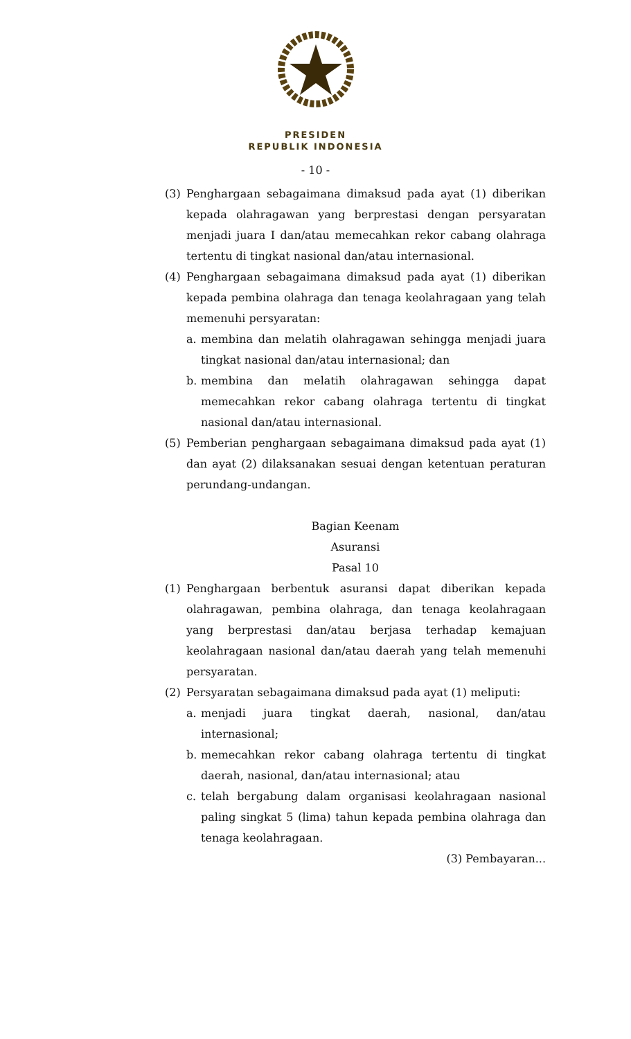PRESIDEN
REPUBLIK INDONESIA
- 10 -
(3) Penghargaan sebagaimana dimaksud pada ayat (1) diberikan kepada olahragawan yang berprestasi dengan persyaratan menjadi juara I dan/atau memecahkan rekor cabang olahraga tertentu di tingkat nasional dan/atau internasional.
(4) Penghargaan sebagaimana dimaksud pada ayat (1) diberikan kepada pembina olahraga dan tenaga keolahragaan yang telah memenuhi persyaratan:
a. membina dan melatih olahragawan sehingga menjadi juara tingkat nasional dan/atau internasional; dan
b. membina dan melatih olahragawan sehingga dapat memecahkan rekor cabang olahraga tertentu di tingkat nasional dan/atau internasional.
(5) Pemberian penghargaan sebagaimana dimaksud pada ayat (1) dan ayat (2) dilaksanakan sesuai dengan ketentuan peraturan perundang-undangan.
Bagian Keenam
Asuransi
Pasal 10
(1) Penghargaan berbentuk asuransi dapat diberikan kepada olahragawan, pembina olahraga, dan tenaga keolahragaan yang berprestasi dan/atau berjasa terhadap kemajuan keolahragaan nasional dan/atau daerah yang telah memenuhi persyaratan.
(2) Persyaratan sebagaimana dimaksud pada ayat (1) meliputi:
a. menjadi juara tingkat daerah, nasional, dan/atau internasional;
b. memecahkan rekor cabang olahraga tertentu di tingkat daerah, nasional, dan/atau internasional; atau
c. telah bergabung dalam organisasi keolahragaan nasional paling singkat 5 (lima) tahun kepada pembina olahraga dan tenaga keolahragaan.
(3) Pembayaran...